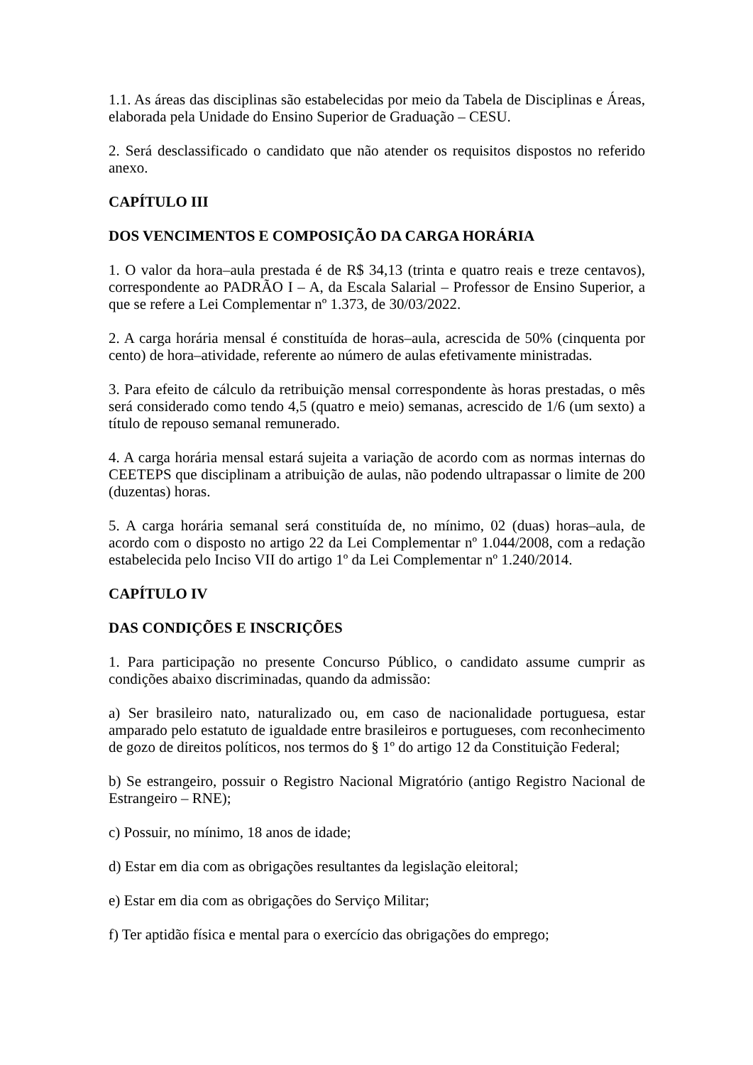1.1. As áreas das disciplinas são estabelecidas por meio da Tabela de Disciplinas e Áreas, elaborada pela Unidade do Ensino Superior de Graduação – CESU.
2. Será desclassificado o candidato que não atender os requisitos dispostos no referido anexo.
CAPÍTULO III
DOS VENCIMENTOS E COMPOSIÇÃO DA CARGA HORÁRIA
1. O valor da hora–aula prestada é de R$ 34,13 (trinta e quatro reais e treze centavos), correspondente ao PADRÃO I – A, da Escala Salarial – Professor de Ensino Superior, a que se refere a Lei Complementar nº 1.373, de 30/03/2022.
2. A carga horária mensal é constituída de horas–aula, acrescida de 50% (cinquenta por cento) de hora–atividade, referente ao número de aulas efetivamente ministradas.
3. Para efeito de cálculo da retribuição mensal correspondente às horas prestadas, o mês será considerado como tendo 4,5 (quatro e meio) semanas, acrescido de 1/6 (um sexto) a título de repouso semanal remunerado.
4. A carga horária mensal estará sujeita a variação de acordo com as normas internas do CEETEPS que disciplinam a atribuição de aulas, não podendo ultrapassar o limite de 200 (duzentas) horas.
5. A carga horária semanal será constituída de, no mínimo, 02 (duas) horas–aula, de acordo com o disposto no artigo 22 da Lei Complementar nº 1.044/2008, com a redação estabelecida pelo Inciso VII do artigo 1º da Lei Complementar nº 1.240/2014.
CAPÍTULO IV
DAS CONDIÇÕES E INSCRIÇÕES
1. Para participação no presente Concurso Público, o candidato assume cumprir as condições abaixo discriminadas, quando da admissão:
a) Ser brasileiro nato, naturalizado ou, em caso de nacionalidade portuguesa, estar amparado pelo estatuto de igualdade entre brasileiros e portugueses, com reconhecimento de gozo de direitos políticos, nos termos do § 1º do artigo 12 da Constituição Federal;
b) Se estrangeiro, possuir o Registro Nacional Migratório (antigo Registro Nacional de Estrangeiro – RNE);
c) Possuir, no mínimo, 18 anos de idade;
d) Estar em dia com as obrigações resultantes da legislação eleitoral;
e) Estar em dia com as obrigações do Serviço Militar;
f) Ter aptidão física e mental para o exercício das obrigações do emprego;